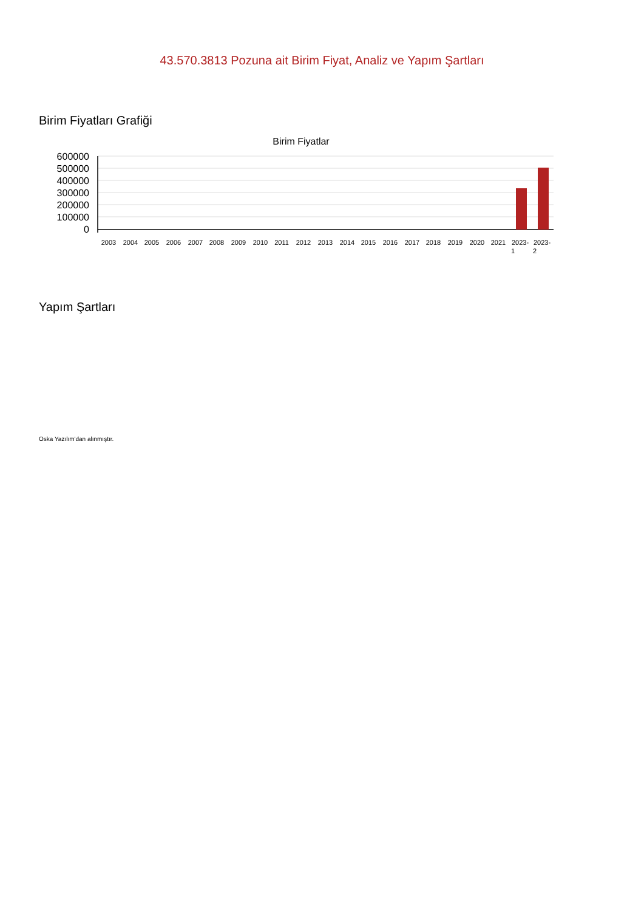43.570.3813 Pozuna ait Birim Fiyat, Analiz ve Yapım Şartları
Birim Fiyatları Grafiği
Birim Fiyatlar
600000
500000
400000
300000
200000
100000
0
2003
2004
2005
2006
2007
2008
2009
2010
2011
2012
2013
2014
2015
2016
2017
2018
2019
2020
2021
2023-
2023-
1
2
Yapım Şartları
Oska Yazılım'dan alınmıştır.